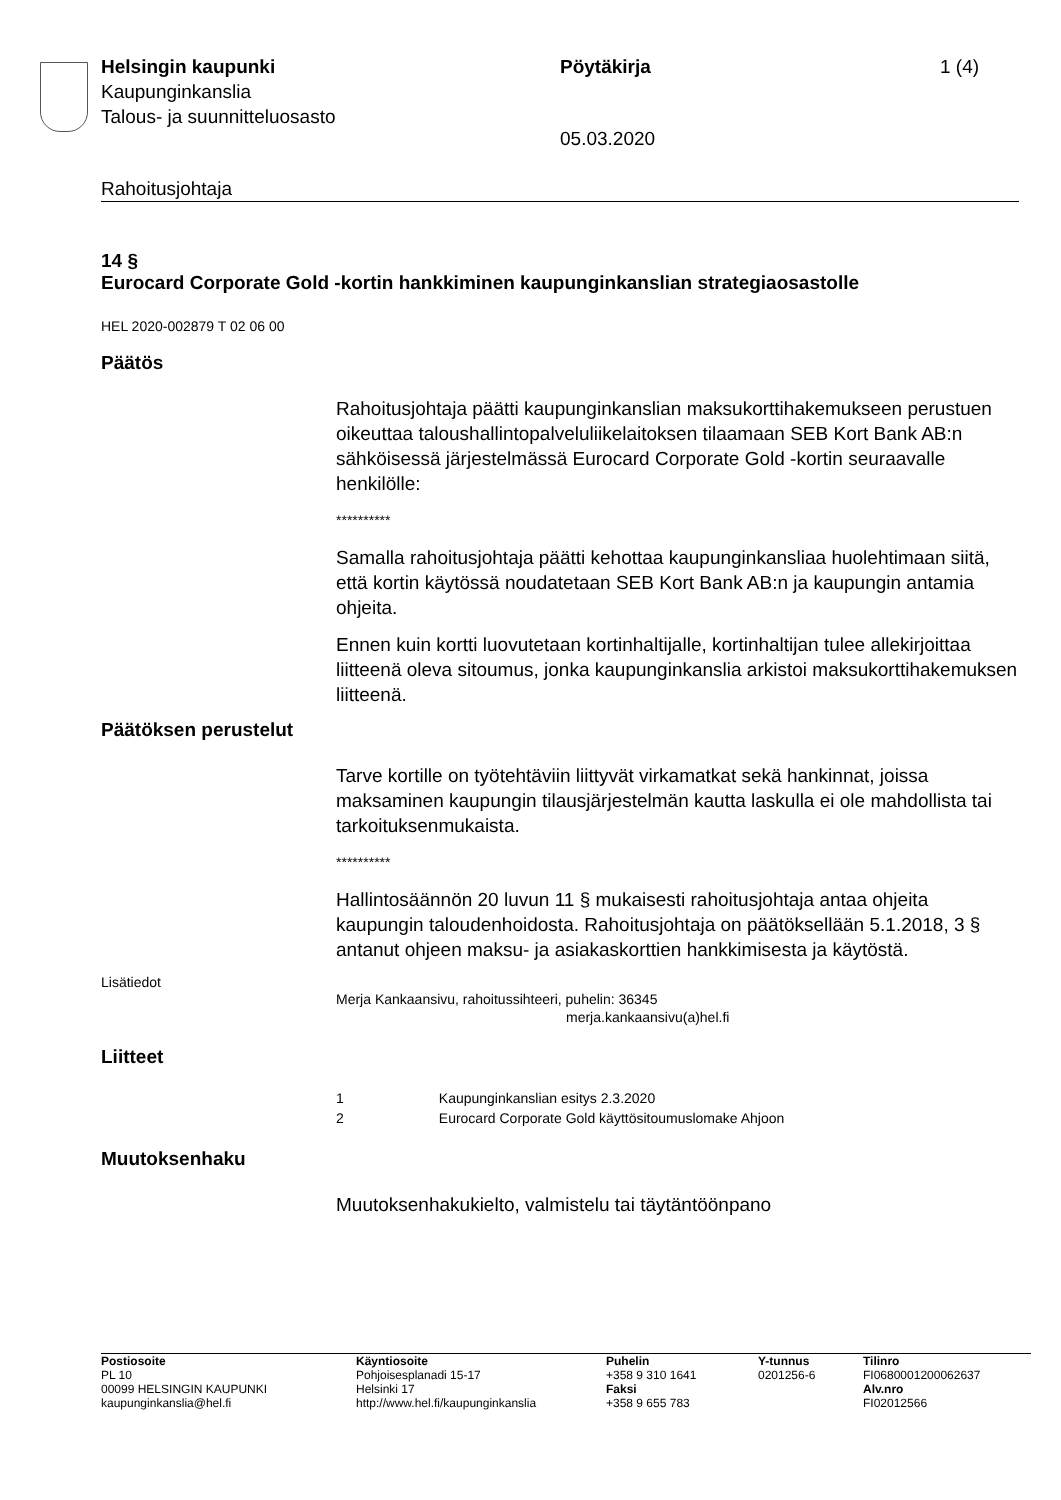Helsingin kaupunki
Kaupunginkanslia
Talous- ja suunnitteluosasto
Pöytäkirja 1 (4)
05.03.2020
Rahoitusjohtaja
14 §
Eurocard Corporate Gold -kortin hankkiminen kaupunginkanslian strategiaosastolle
HEL 2020-002879 T 02 06 00
Päätös
Rahoitusjohtaja päätti kaupunginkanslian maksukorttihakemukseen perustuen oikeuttaa taloushallintopalveluliikelaitoksen tilaamaan SEB Kort Bank AB:n sähköisessä järjestelmässä Eurocard Corporate Gold -kortin seuraavalle henkilölle:
**********
Samalla rahoitusjohtaja päätti kehottaa kaupunginkansliaa huolehtimaan siitä, että kortin käytössä noudatetaan SEB Kort Bank AB:n ja kaupungin antamia ohjeita.
Ennen kuin kortti luovutetaan kortinhaltijalle, kortinhaltijan tulee allekirjoittaa liitteenä oleva sitoumus, jonka kaupunginkanslia arkistoi maksukorttihakemuksen liitteenä.
Päätöksen perustelut
Tarve kortille on työtehtäviin liittyvät virkamatkat sekä hankinnat, joissa maksaminen kaupungin tilausjärjestelmän kautta laskulla ei ole mahdollista tai tarkoituksenmukaista.
**********
Hallintosäännön 20 luvun 11 § mukaisesti rahoitusjohtaja antaa ohjeita kaupungin taloudenhoidosta. Rahoitusjohtaja on päätöksellään 5.1.2018, 3 § antanut ohjeen maksu- ja asiakaskorttien hankkimisesta ja käytöstä.
Lisätiedot
Merja Kankaansivu, rahoitussihteeri, puhelin: 36345
merja.kankaansivu(a)hel.fi
Liitteet
1 Kaupunginkanslian esitys 2.3.2020
2 Eurocard Corporate Gold käyttösitoumuslomake Ahjoon
Muutoksenhaku
Muutoksenhakukielto, valmistelu tai täytäntöönpano
Postiosoite
PL 10
00099 HELSINGIN KAUPUNKI
kaupunginkanslia@hel.fi
Käyntiosoite
Pohjoisesplanadi 15-17
Helsinki 17
http://www.hel.fi/kaupunginkanslia
Puhelin
+358 9 310 1641
Faksi
+358 9 655 783
Y-tunnus
0201256-6
Tilinro
FI0680001200062637
Alv.nro
FI02012566